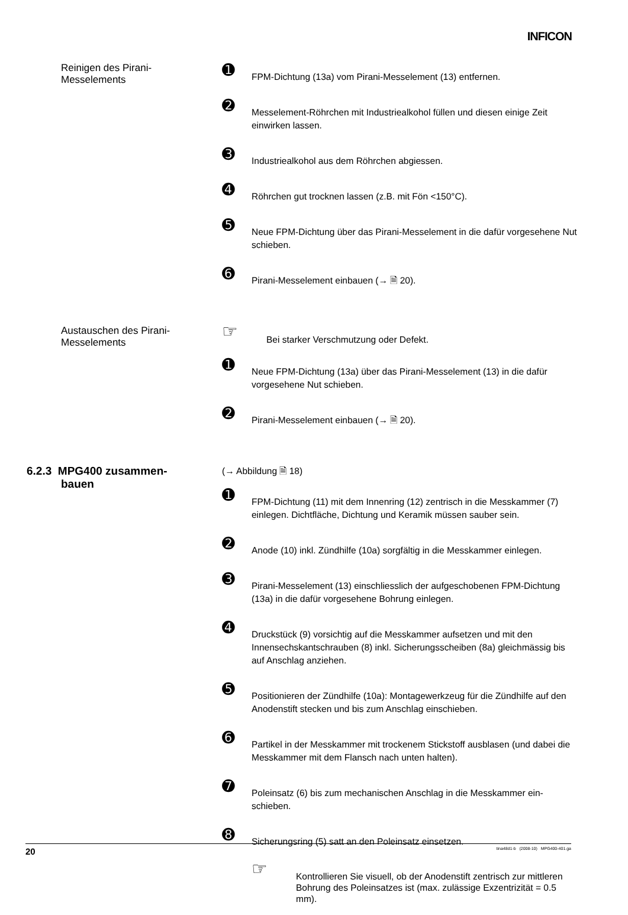INFICON
Reinigen des Pirani-
Messelements
➊
FPM-Dichtung (13a) vom Pirani-Messelement (13) entfernen.
➋
Messelement-Röhrchen mit Industriealkohol füllen und diesen einige Zeit einwirken lassen.
➌
Industriealkohol aus dem Röhrchen abgiessen.
➍
Röhrchen gut trocknen lassen (z.B. mit Fön <150°C).
➎
Neue FPM-Dichtung über das Pirani-Messelement in die dafür vorgesehene Nut schieben.
➏
Pirani-Messelement einbauen (→ 🗎 20).
Austauschen des Pirani-
Messelements
☞
Bei starker Verschmutzung oder Defekt.
➊
Neue FPM-Dichtung (13a) über das Pirani-Messelement (13) in die dafür vorgesehene Nut schieben.
➋
Pirani-Messelement einbauen (→ 🗎 20).
6.2.3 MPG400 zusammen-
bauen
(→ Abbildung 🗎 18)
➊
FPM-Dichtung (11) mit dem Innenring (12) zentrisch in die Messkammer (7) einlegen. Dichtfläche, Dichtung und Keramik müssen sauber sein.
➋
Anode (10) inkl. Zündhilfe (10a) sorgfältig in die Messkammer einlegen.
➌
Pirani-Messelement (13) einschliesslich der aufgeschobenen FPM-Dichtung (13a) in die dafür vorgesehene Bohrung einlegen.
➍
Druckstück (9) vorsichtig auf die Messkammer aufsetzen und mit den Innensechskantschrauben (8) inkl. Sicherungsscheiben (8a) gleichmässig bis auf Anschlag anziehen.
➎
Positionieren der Zündhilfe (10a): Montagewerkzeug für die Zündhilfe auf den Anodenstift stecken und bis zum Anschlag einschieben.
➏
Partikel in der Messkammer mit trockenem Stickstoff ausblasen (und dabei die Messkammer mit dem Flansch nach unten halten).
➐
Poleinsatz (6) bis zum mechanischen Anschlag in die Messkammer ein-schieben.
➑
Sicherungsring (5) satt an den Poleinsatz einsetzen.
☞
Kontrollieren Sie visuell, ob der Anodenstift zentrisch zur mittleren Bohrung des Poleinsatzes ist (max. zulässige Exzentrizität = 0.5 mm).
20 tina48d1-b (2008-10) MPG400-401.ga